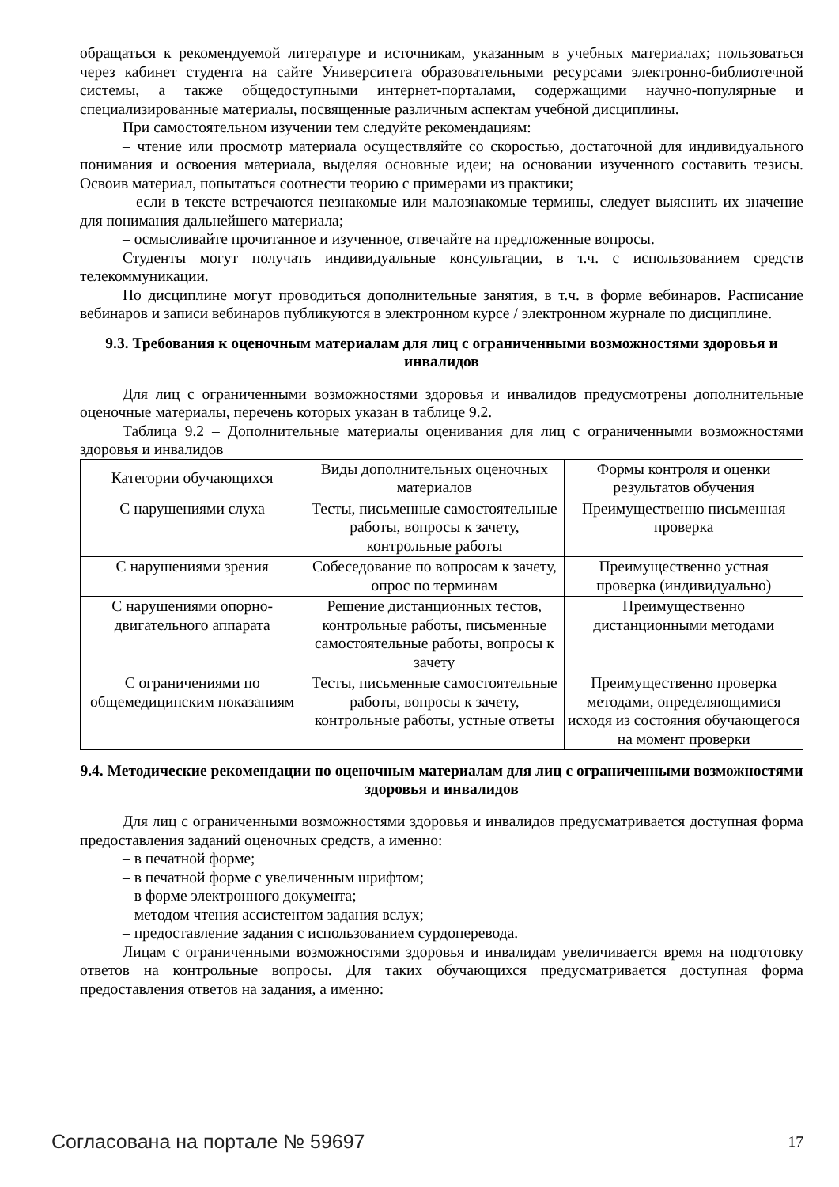обращаться к рекомендуемой литературе и источникам, указанным в учебных материалах; пользоваться через кабинет студента на сайте Университета образовательными ресурсами электронно-библиотечной системы, а также общедоступными интернет-порталами, содержащими научно-популярные и специализированные материалы, посвященные различным аспектам учебной дисциплины.
При самостоятельном изучении тем следуйте рекомендациям:
– чтение или просмотр материала осуществляйте со скоростью, достаточной для индивидуального понимания и освоения материала, выделяя основные идеи; на основании изученного составить тезисы. Освоив материал, попытаться соотнести теорию с примерами из практики;
– если в тексте встречаются незнакомые или малознакомые термины, следует выяснить их значение для понимания дальнейшего материала;
– осмысливайте прочитанное и изученное, отвечайте на предложенные вопросы.
Студенты могут получать индивидуальные консультации, в т.ч. с использованием средств телекоммуникации.
По дисциплине могут проводиться дополнительные занятия, в т.ч. в форме вебинаров. Расписание вебинаров и записи вебинаров публикуются в электронном курсе / электронном журнале по дисциплине.
9.3. Требования к оценочным материалам для лиц с ограниченными возможностями здоровья и инвалидов
Для лиц с ограниченными возможностями здоровья и инвалидов предусмотрены дополнительные оценочные материалы, перечень которых указан в таблице 9.2.
Таблица 9.2 – Дополнительные материалы оценивания для лиц с ограниченными возможностями здоровья и инвалидов
| Категории обучающихся | Виды дополнительных оценочных материалов | Формы контроля и оценки результатов обучения |
| С нарушениями слуха | Тесты, письменные самостоятельные работы, вопросы к зачету, контрольные работы | Преимущественно письменная проверка |
| С нарушениями зрения | Собеседование по вопросам к зачету, опрос по терминам | Преимущественно устная проверка (индивидуально) |
| С нарушениями опорно-двигательного аппарата | Решение дистанционных тестов, контрольные работы, письменные самостоятельные работы, вопросы к зачету | Преимущественно дистанционными методами |
| С ограничениями по общемедицинским показаниям | Тесты, письменные самостоятельные работы, вопросы к зачету, контрольные работы, устные ответы | Преимущественно проверка методами, определяющимися исходя из состояния обучающегося на момент проверки |
9.4. Методические рекомендации по оценочным материалам для лиц с ограниченными возможностями здоровья и инвалидов
Для лиц с ограниченными возможностями здоровья и инвалидов предусматривается доступная форма предоставления заданий оценочных средств, а именно:
– в печатной форме;
– в печатной форме с увеличенным шрифтом;
– в форме электронного документа;
– методом чтения ассистентом задания вслух;
– предоставление задания с использованием сурдоперевода.
Лицам с ограниченными возможностями здоровья и инвалидам увеличивается время на подготовку ответов на контрольные вопросы. Для таких обучающихся предусматривается доступная форма предоставления ответов на задания, а именно:
Согласована на портале № 59697 17